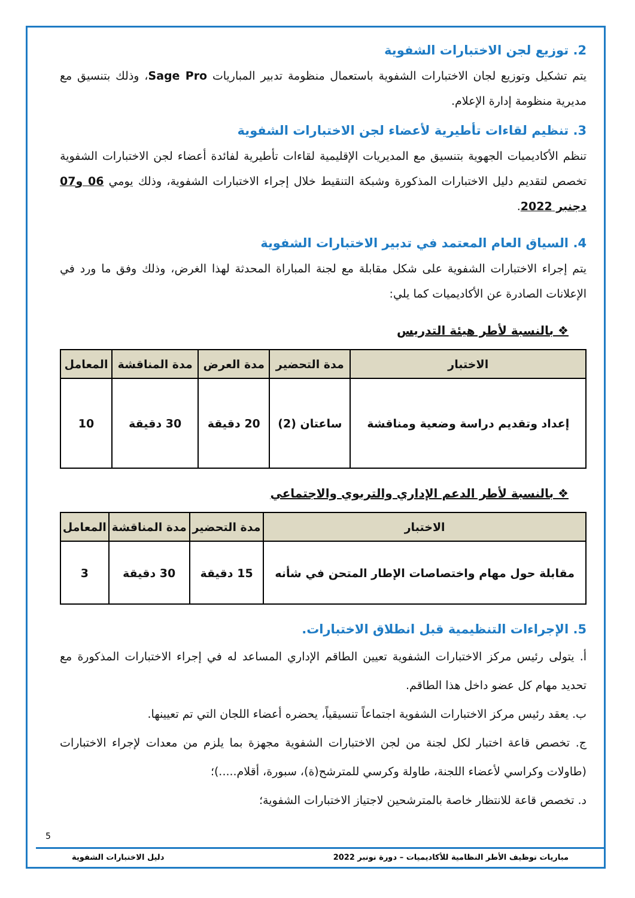2. توزيع لجن الاختبارات الشفوية
يتم تشكيل وتوزيع لجان الاختبارات الشفوية باستعمال منظومة تدبير المباريات Sage Pro، وذلك بتنسيق مع مديرية منظومة إدارة الإعلام.
3. تنظيم لقاءات تأطيرية لأعضاء لجن الاختبارات الشفوية
تنظم الأكاديميات الجهوية بتنسيق مع المديريات الإقليمية لقاءات تأطيرية لفائدة أعضاء لجن الاختبارات الشفوية تخصص لتقديم دليل الاختبارات المذكورة وشبكة التنقيط خلال إجراء الاختبارات الشفوية، وذلك يومي 06 و07 دجنبر 2022.
4. السياق العام المعتمد في تدبير الاختبارات الشفوية
يتم إجراء الاختبارات الشفوية على شكل مقابلة مع لجنة المباراة المحدثة لهذا الغرض، وذلك وفق ما ورد في الإعلانات الصادرة عن الأكاديميات كما يلي:
❖ بالنسبة لأطر هيئة التدريس
| الاختبار | مدة التحضير | مدة العرض | مدة المناقشة | المعامل |
| --- | --- | --- | --- | --- |
| إعداد وتقديم دراسة وضعية ومناقشة | ساعتان (2) | 20 دقيقة | 30 دقيقة | 10 |
❖ بالنسبة لأطر الدعم الإداري والتربوي والاجتماعي
| الاختبار | مدة التحضير | مدة المناقشة | المعامل |
| --- | --- | --- | --- |
| مقابلة حول مهام واختصاصات الإطار المتحن في شأنه | 15 دقيقة | 30 دقيقة | 3 |
5. الإجراءات التنظيمية قبل انطلاق الاختبارات.
أ. يتولى رئيس مركز الاختبارات الشفوية تعيين الطاقم الإداري المساعد له في إجراء الاختبارات المذكورة مع تحديد مهام كل عضو داخل هذا الطاقم.
ب. يعقد رئيس مركز الاختبارات الشفوية اجتماعاً تنسيقياً، يحضره أعضاء اللجان التي تم تعيينها.
ج. تخصص قاعة اختبار لكل لجنة من لجن الاختبارات الشفوية مجهزة بما يلزم من معدات لإجراء الاختبارات (طاولات وكراسي لأعضاء اللجنة، طاولة وكرسي للمترشح(ة)، سبورة، أقلام.....)؛
د. تخصص قاعة للانتظار خاصة بالمترشحين لاجتياز الاختبارات الشفوية؛
5
مباريات توظيف الأطر النظامية للأكاديميات – دورة نونبر 2022 دليل الاختبارات الشفوية